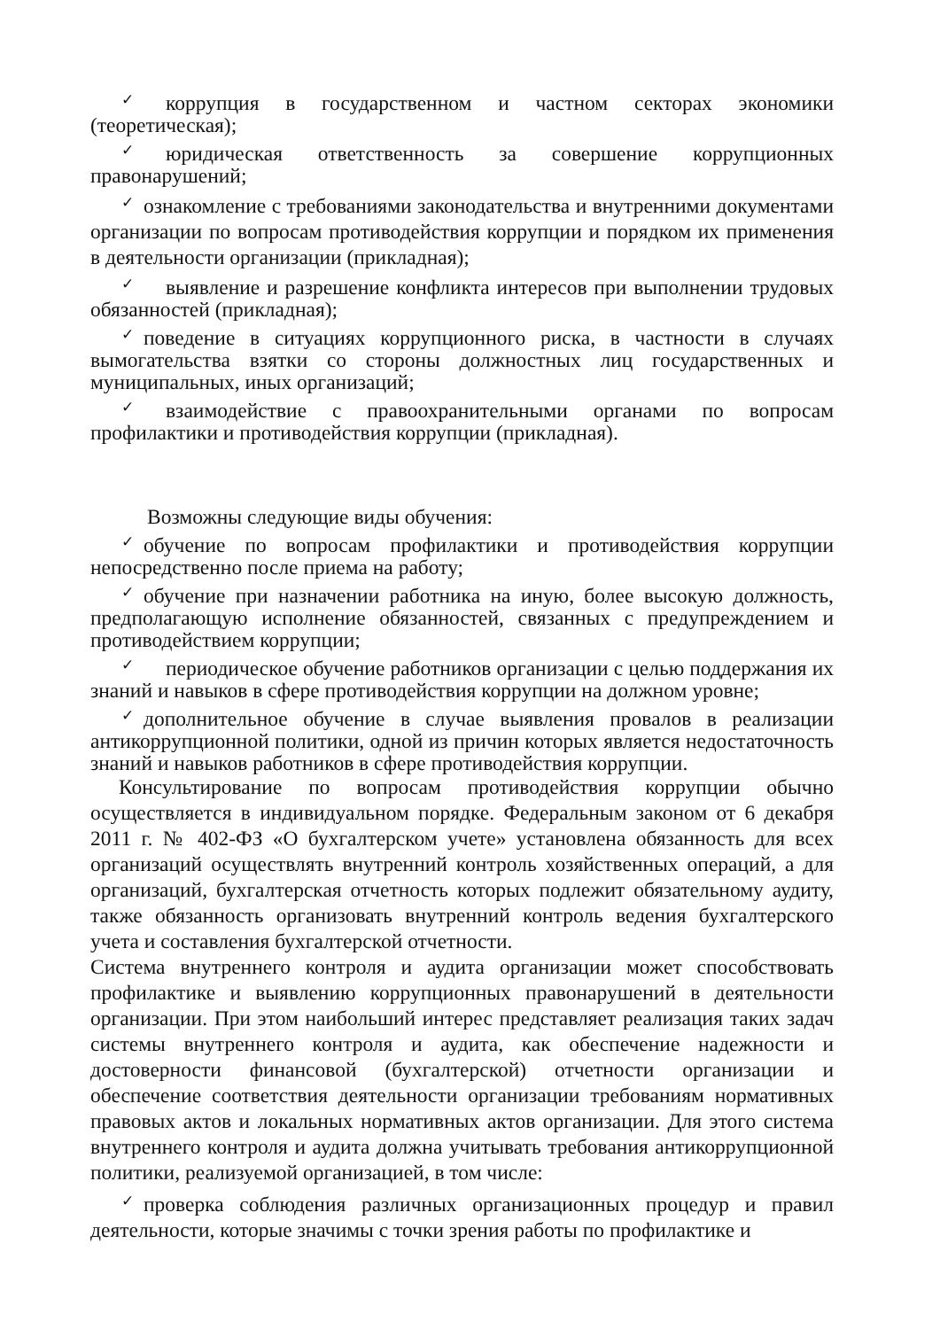✓ коррупция в государственном и частном секторах экономики (теоретическая);
✓ юридическая ответственность за совершение коррупционных правонарушений;
✓ ознакомление с требованиями законодательства и внутренними документами организации по вопросам противодействия коррупции и порядком их применения в деятельности организации (прикладная);
✓ выявление и разрешение конфликта интересов при выполнении трудовых обязанностей (прикладная);
✓ поведение в ситуациях коррупционного риска, в частности в случаях вымогательства взятки со стороны должностных лиц государственных и муниципальных, иных организаций;
✓ взаимодействие с правоохранительными органами по вопросам профилактики и противодействия коррупции (прикладная).
Возможны следующие виды обучения:
✓ обучение по вопросам профилактики и противодействия коррупции непосредственно после приема на работу;
✓ обучение при назначении работника на иную, более высокую должность, предполагающую исполнение обязанностей, связанных с предупреждением и противодействием коррупции;
✓ периодическое обучение работников организации с целью поддержания их знаний и навыков в сфере противодействия коррупции на должном уровне;
✓ дополнительное обучение в случае выявления провалов в реализации антикоррупционной политики, одной из причин которых является недостаточность знаний и навыков работников в сфере противодействия коррупции.
Консультирование по вопросам противодействия коррупции обычно осуществляется в индивидуальном порядке. Федеральным законом от 6 декабря 2011 г. № 402-ФЗ «О бухгалтерском учете» установлена обязанность для всех организаций осуществлять внутренний контроль хозяйственных операций, а для организаций, бухгалтерская отчетность которых подлежит обязательному аудиту, также обязанность организовать внутренний контроль ведения бухгалтерского учета и составления бухгалтерской отчетности.
Система внутреннего контроля и аудита организации может способствовать профилактике и выявлению коррупционных правонарушений в деятельности организации. При этом наибольший интерес представляет реализация таких задач системы внутреннего контроля и аудита, как обеспечение надежности и достоверности финансовой (бухгалтерской) отчетности организации и обеспечение соответствия деятельности организации требованиям нормативных правовых актов и локальных нормативных актов организации. Для этого система внутреннего контроля и аудита должна учитывать требования антикоррупционной политики, реализуемой организацией, в том числе:
✓ проверка соблюдения различных организационных процедур и правил деятельности, которые значимы с точки зрения работы по профилактике и